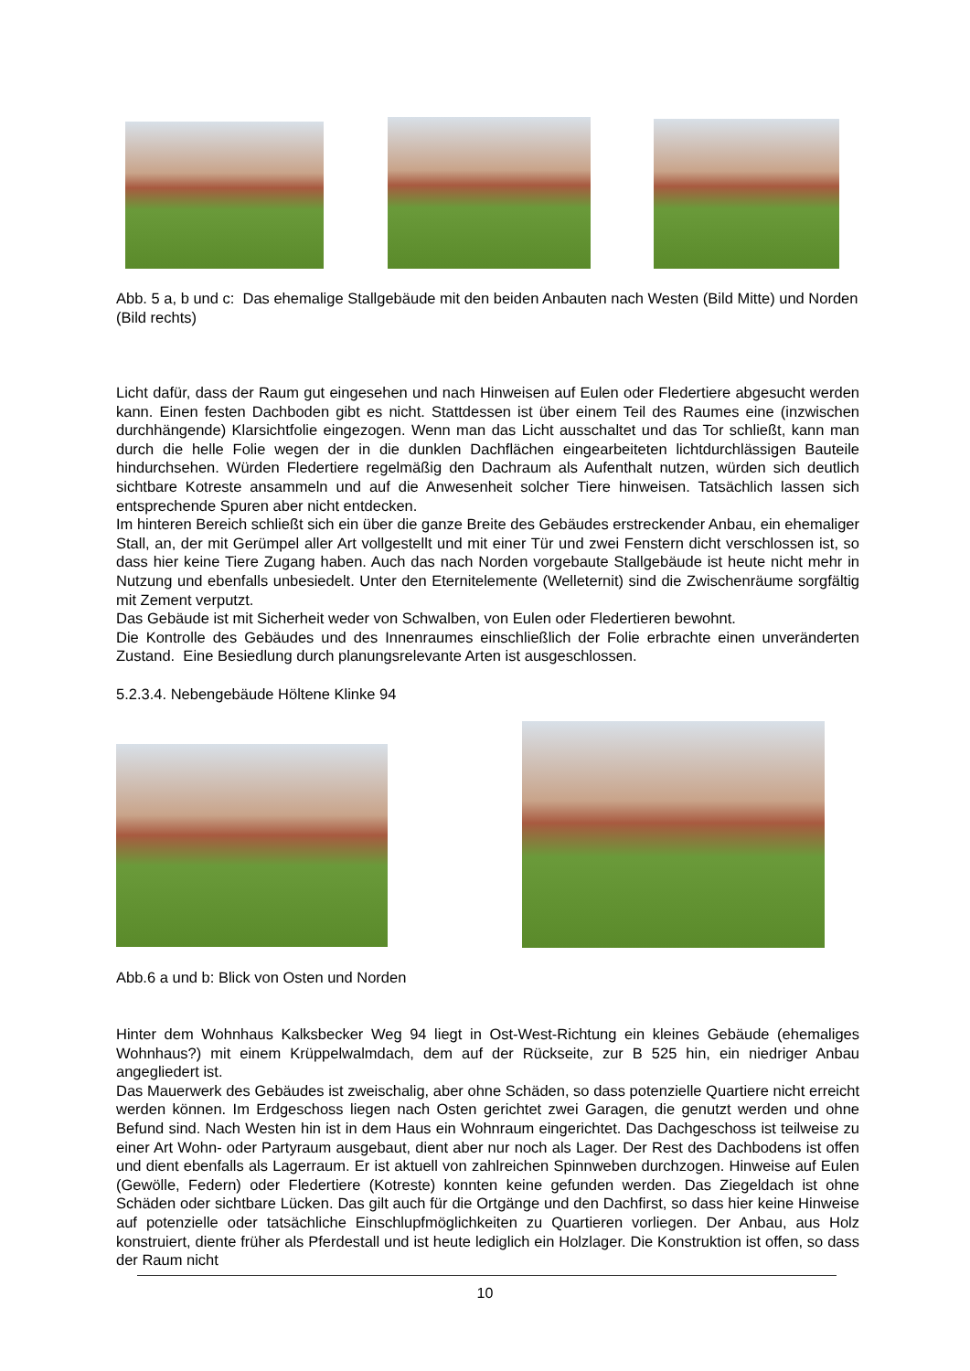Abb. 5 a, b und c: Das ehemalige Stallgebäude mit den beiden Anbauten nach Westen (Bild Mitte) und Norden (Bild rechts)
Licht dafür, dass der Raum gut eingesehen und nach Hinweisen auf Eulen oder Fledertiere abgesucht werden kann. Einen festen Dachboden gibt es nicht. Stattdessen ist über einem Teil des Raumes eine (inzwischen durchhängende) Klarsichtfolie eingezogen. Wenn man das Licht ausschaltet und das Tor schließt, kann man durch die helle Folie wegen der in die dunklen Dachflächen eingearbeiteten lichtdurchlässigen Bauteile hindurchsehen. Würden Fledertiere regelmäßig den Dachraum als Aufenthalt nutzen, würden sich deutlich sichtbare Kotreste ansammeln und auf die Anwesenheit solcher Tiere hinweisen. Tatsächlich lassen sich entsprechende Spuren aber nicht entdecken.
Im hinteren Bereich schließt sich ein über die ganze Breite des Gebäudes erstreckender Anbau, ein ehemaliger Stall, an, der mit Gerümpel aller Art vollgestellt und mit einer Tür und zwei Fenstern dicht verschlossen ist, so dass hier keine Tiere Zugang haben. Auch das nach Norden vorgebaute Stallgebäude ist heute nicht mehr in Nutzung und ebenfalls unbesiedelt. Unter den Eternitelemente (Welleternit) sind die Zwischenräume sorgfältig mit Zement verputzt.
Das Gebäude ist mit Sicherheit weder von Schwalben, von Eulen oder Fledertieren bewohnt.
Die Kontrolle des Gebäudes und des Innenraumes einschließlich der Folie erbrachte einen unveränderten Zustand. Eine Besiedlung durch planungsrelevante Arten ist ausgeschlossen.
5.2.3.4. Nebengebäude Höltene Klinke 94
Abb.6 a und b: Blick von Osten und Norden
Hinter dem Wohnhaus Kalksbecker Weg 94 liegt in Ost-West-Richtung ein kleines Gebäude (ehemaliges Wohnhaus?) mit einem Krüppelwalmdach, dem auf der Rückseite, zur B 525 hin, ein niedriger Anbau angegliedert ist.
Das Mauerwerk des Gebäudes ist zweischalig, aber ohne Schäden, so dass potenzielle Quartiere nicht erreicht werden können. Im Erdgeschoss liegen nach Osten gerichtet zwei Garagen, die genutzt werden und ohne Befund sind. Nach Westen hin ist in dem Haus ein Wohnraum eingerichtet. Das Dachgeschoss ist teilweise zu einer Art Wohn- oder Partyraum ausgebaut, dient aber nur noch als Lager. Der Rest des Dachbodens ist offen und dient ebenfalls als Lagerraum. Er ist aktuell von zahlreichen Spinnweben durchzogen. Hinweise auf Eulen (Gewölle, Federn) oder Fledertiere (Kotreste) konnten keine gefunden werden. Das Ziegeldach ist ohne Schäden oder sichtbare Lücken. Das gilt auch für die Ortgänge und den Dachfirst, so dass hier keine Hinweise auf potenzielle oder tatsächliche Einschlupfmöglichkeiten zu Quartieren vorliegen. Der Anbau, aus Holz konstruiert, diente früher als Pferdestall und ist heute lediglich ein Holzlager. Die Konstruktion ist offen, so dass der Raum nicht
10